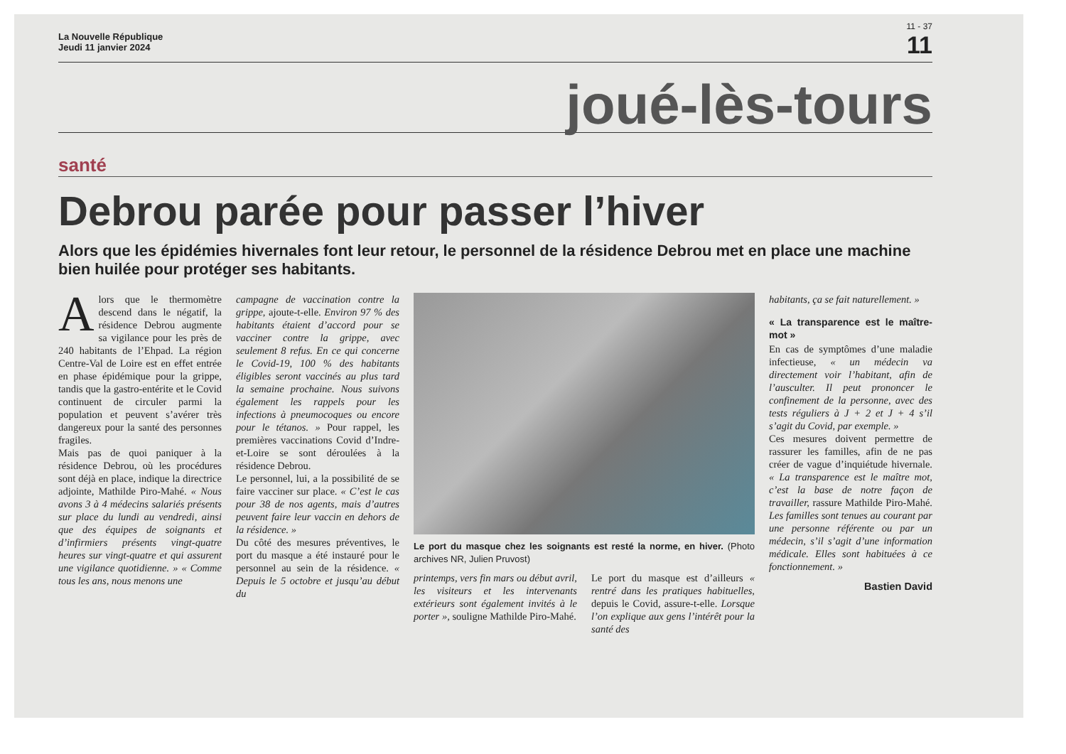11 - 37
La Nouvelle République
Jeudi 11 janvier 2024
11
joué-lès-tours
santé
Debrou parée pour passer l’hiver
Alors que les épidémies hivernales font leur retour, le personnel de la résidence Debrou met en place une machine bien huilée pour protéger ses habitants.
Alors que le thermomètre descend dans le négatif, la résidence Debrou augmente sa vigilance pour les près de 240 habitants de l’Ehpad. La région Centre-Val de Loire est en effet entrée en phase épidémique pour la grippe, tandis que la gastro-entérite et le Covid continuent de circuler parmi la population et peuvent s’avérer très dangereux pour la santé des personnes fragiles.
Mais pas de quoi paniquer à la résidence Debrou, où les procédures sont déjà en place, indique la directrice adjointe, Mathilde Piro-Mahé. « Nous avons 3 à 4 médecins salariés présents sur place du lundi au vendredi, ainsi que des équipes de soignants et d’infirmiers présents vingt-quatre heures sur vingt-quatre et qui assurent une vigilance quotidienne. » « Comme tous les ans, nous menons une
campagne de vaccination contre la grippe, ajoute-t-elle. Environ 97 % des habitants étaient d’accord pour se vacciner contre la grippe, avec seulement 8 refus. En ce qui concerne le Covid-19, 100 % des habitants éligibles seront vaccinés au plus tard la semaine prochaine. Nous suivons également les rappels pour les infections à pneumocoques ou encore pour le tétanos. » Pour rappel, les premières vaccinations Covid d’Indre-et-Loire se sont déroulées à la résidence Debrou.
Le personnel, lui, a la possibilité de se faire vacciner sur place. « C’est le cas pour 38 de nos agents, mais d’autres peuvent faire leur vaccin en dehors de la résidence. »
Du côté des mesures préventives, le port du masque a été instauré pour le personnel au sein de la résidence. « Depuis le 5 octobre et jusqu’au début du
Le port du masque chez les soignants est resté la norme, en hiver. (Photo archives NR, Julien Pruvost)
printemps, vers fin mars ou début avril, les visiteurs et les intervenants extérieurs sont également invités à le porter », souligne Mathilde Piro-Mahé.
Le port du masque est d’ailleurs « rentré dans les pratiques habituelles, depuis le Covid, assure-t-elle. Lorsque l’on explique aux gens l’intérêt pour la santé des
habitants, ça se fait naturellement. »
« La transparence est le maître-mot »
En cas de symptômes d’une maladie infectieuse, « un médecin va directement voir l’habitant, afin de l’ausculter. Il peut prononcer le confinement de la personne, avec des tests réguliers à J + 2 et J + 4 s’il s’agit du Covid, par exemple. »
Ces mesures doivent permettre de rassurer les familles, afin de ne pas créer de vague d’inquiétude hivernale. « La transparence est le maître mot, c’est la base de notre façon de travailler, rassure Mathilde Piro-Mahé. Les familles sont tenues au courant par une personne référente ou par un médecin, s’il s’agit d’une information médicale. Elles sont habituées à ce fonctionnement. »
Bastien David